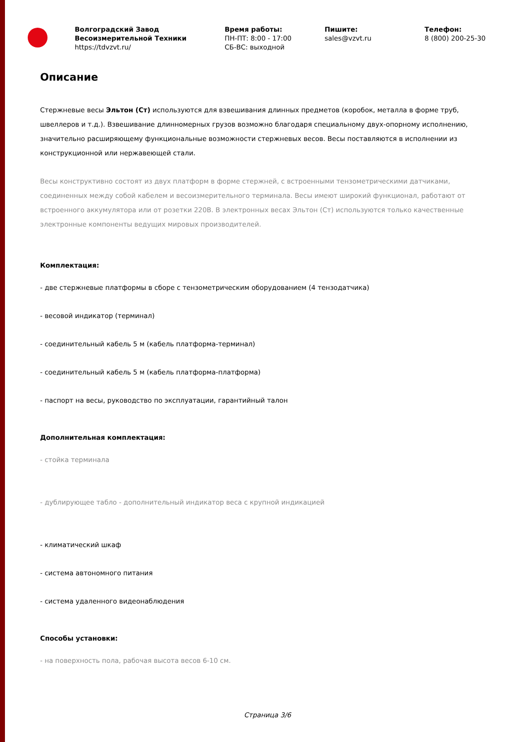Волгоградский Завод
Весоизмерительной Техники
https://tdvzvt.ru/
Время работы:
ПН-ПТ: 8:00 - 17:00
СБ-ВС: выходной
Пишите:
sales@vzvt.ru
Телефон:
8 (800) 200-25-30
Описание
Стержневые весы Эльтон (Ст) используются для взвешивания длинных предметов (коробок, металла в форме труб, швеллеров и т.д.). Взвешивание длинномерных грузов возможно благодаря специальному двух-опорному исполнению, значительно расширяющему функциональные возможности стержневых весов. Весы поставляются в исполнении из конструкционной или нержавеющей стали.
Весы конструктивно состоят из двух платформ в форме стержней, с встроенными тензометрическими датчиками, соединенных между собой кабелем и весоизмерительного терминала. Весы имеют широкий функционал, работают от встроенного аккумулятора или от розетки 220В. В электронных весах Эльтон (Ст) используются только качественные электронные компоненты ведущих мировых производителей.
Комплектация:
- две стержневые платформы в сборе с тензометрическим оборудованием (4 тензодатчика)
- весовой индикатор (терминал)
- соединительный кабель 5 м (кабель платформа-терминал)
- соединительный кабель 5 м (кабель платформа-платформа)
- паспорт на весы, руководство по эксплуатации, гарантийный талон
Дополнительная комплектация:
- стойка терминала
- дублирующее табло - дополнительный индикатор веса с крупной индикацией
- климатический шкаф
- система автономного питания
- система удаленного видеонаблюдения
Способы установки:
- на поверхность пола, рабочая высота весов 6-10 см.
Страница 3/6